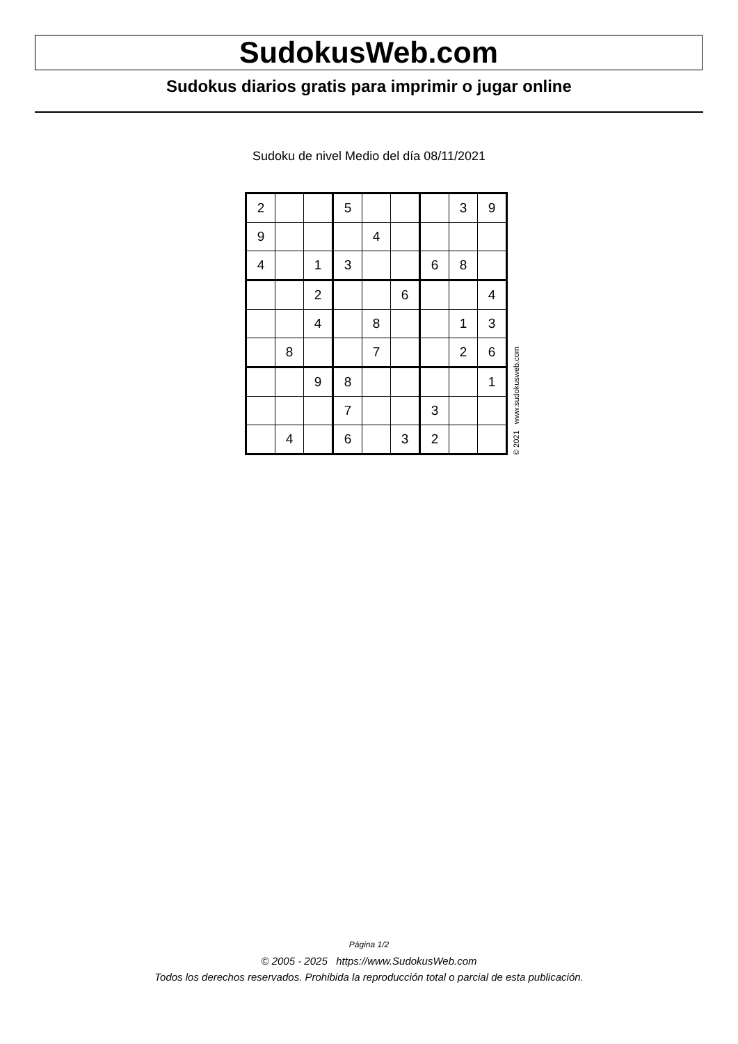SudokusWeb.com
Sudokus diarios gratis para imprimir o jugar online
Sudoku de nivel Medio del día 08/11/2021
| 2 | | | 5 | | | | 3 | 9 |
| 9 | | | | 4 | | | | |
| 4 | | 1 | 3 | | | 6 | 8 | |
| | | 2 | | | 6 | | | 4 |
| | | 4 | | 8 | | | 1 | 3 |
| | 8 | | | 7 | | | 2 | 6 |
| | | 9 | 8 | | | | | 1 |
| | | | 7 | | | 3 | | |
| | 4 | | 6 | | 3 | 2 | | |
© 2021 www.sudokusweb.com
Página 1/2
© 2005 - 2025 https://www.SudokusWeb.com
Todos los derechos reservados. Prohibida la reproducción total o parcial de esta publicación.